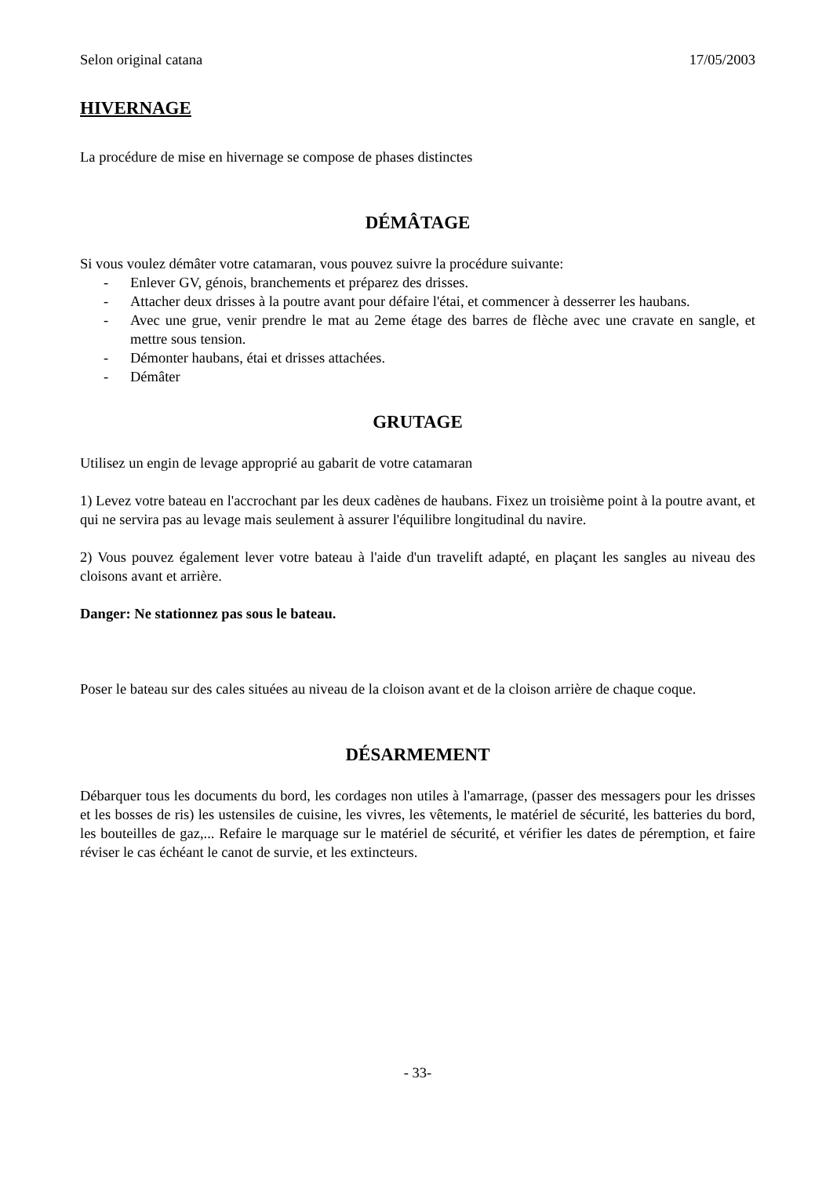Selon original catana 17/05/2003
HIVERNAGE
La procédure de mise en hivernage se compose de phases distinctes
DÉMÂTAGE
Si vous voulez démâter votre catamaran, vous pouvez suivre la procédure suivante:
- Enlever GV, génois, branchements et préparez des drisses.
- Attacher deux drisses à la poutre avant pour défaire l'étai, et commencer à desserrer les haubans.
- Avec une grue, venir prendre le mat au 2eme étage des barres de flèche avec une cravate en sangle, et mettre sous tension.
- Démonter haubans, étai et drisses attachées.
- Démâter
GRUTAGE
Utilisez un engin de levage approprié au gabarit de votre catamaran
1) Levez votre bateau en l'accrochant par les deux cadènes de haubans. Fixez un troisième point à la poutre avant, et qui ne servira pas au levage mais seulement à assurer l'équilibre longitudinal du navire.
2) Vous pouvez également lever votre bateau à l'aide d'un travelift adapté, en plaçant les sangles au niveau des cloisons avant et arrière.
Danger: Ne stationnez pas sous le bateau.
Poser le bateau sur des cales situées au niveau de la cloison avant et de la cloison arrière de chaque coque.
DÉSARMEMENT
Débarquer tous les documents du bord, les cordages non utiles à l'amarrage, (passer des messagers pour les drisses et les bosses de ris) les ustensiles de cuisine, les vivres, les vêtements, le matériel de sécurité, les batteries du bord, les bouteilles de gaz,... Refaire le marquage sur le matériel de sécurité, et vérifier les dates de péremption, et faire réviser le cas échéant le canot de survie, et les extincteurs.
- 33-